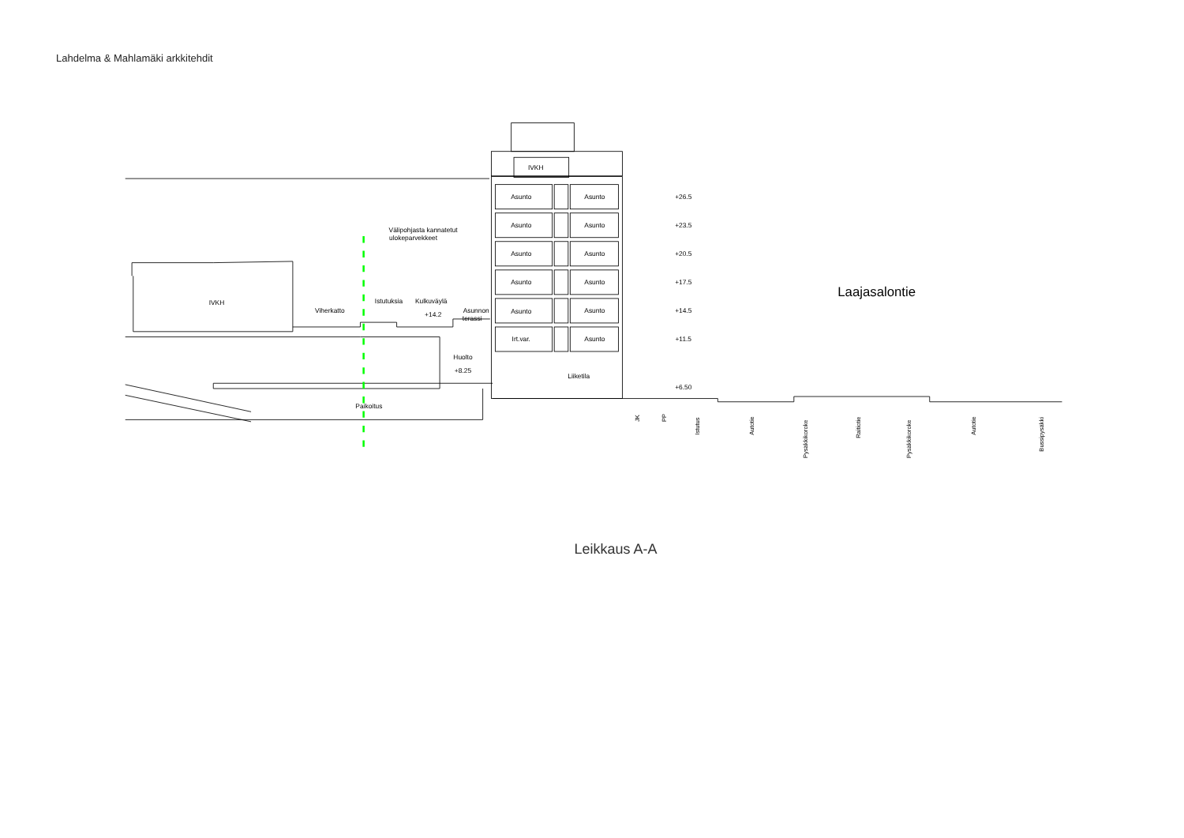Lahdelma & Mahlamäki arkkitehdit
IVKH
IVKH
Asunto
Asunto
Asunto
Asunto
Asunto
Asunto
Asunto
Asunto
Asunto
Asunto
Irt.var.
Asunto
Liiketila
Huolto
+8.25
Paikoitus
Viherkatto
Istutuksia
Kulkuväylä
+14.2
Asunnon
terassi
Välipohjasta kannatetut
ulokeparvekkeet
+26.5
+23.5
+20.5
+17.5
+14.5
+11.5
+6.50
Laajasalontie
JK
PP
Istutus
Autotie
Pysäkkikoroke
Raitiotie
Pysäkkikoroke
Autotie
Bussipysäkki
Leikkaus A-A